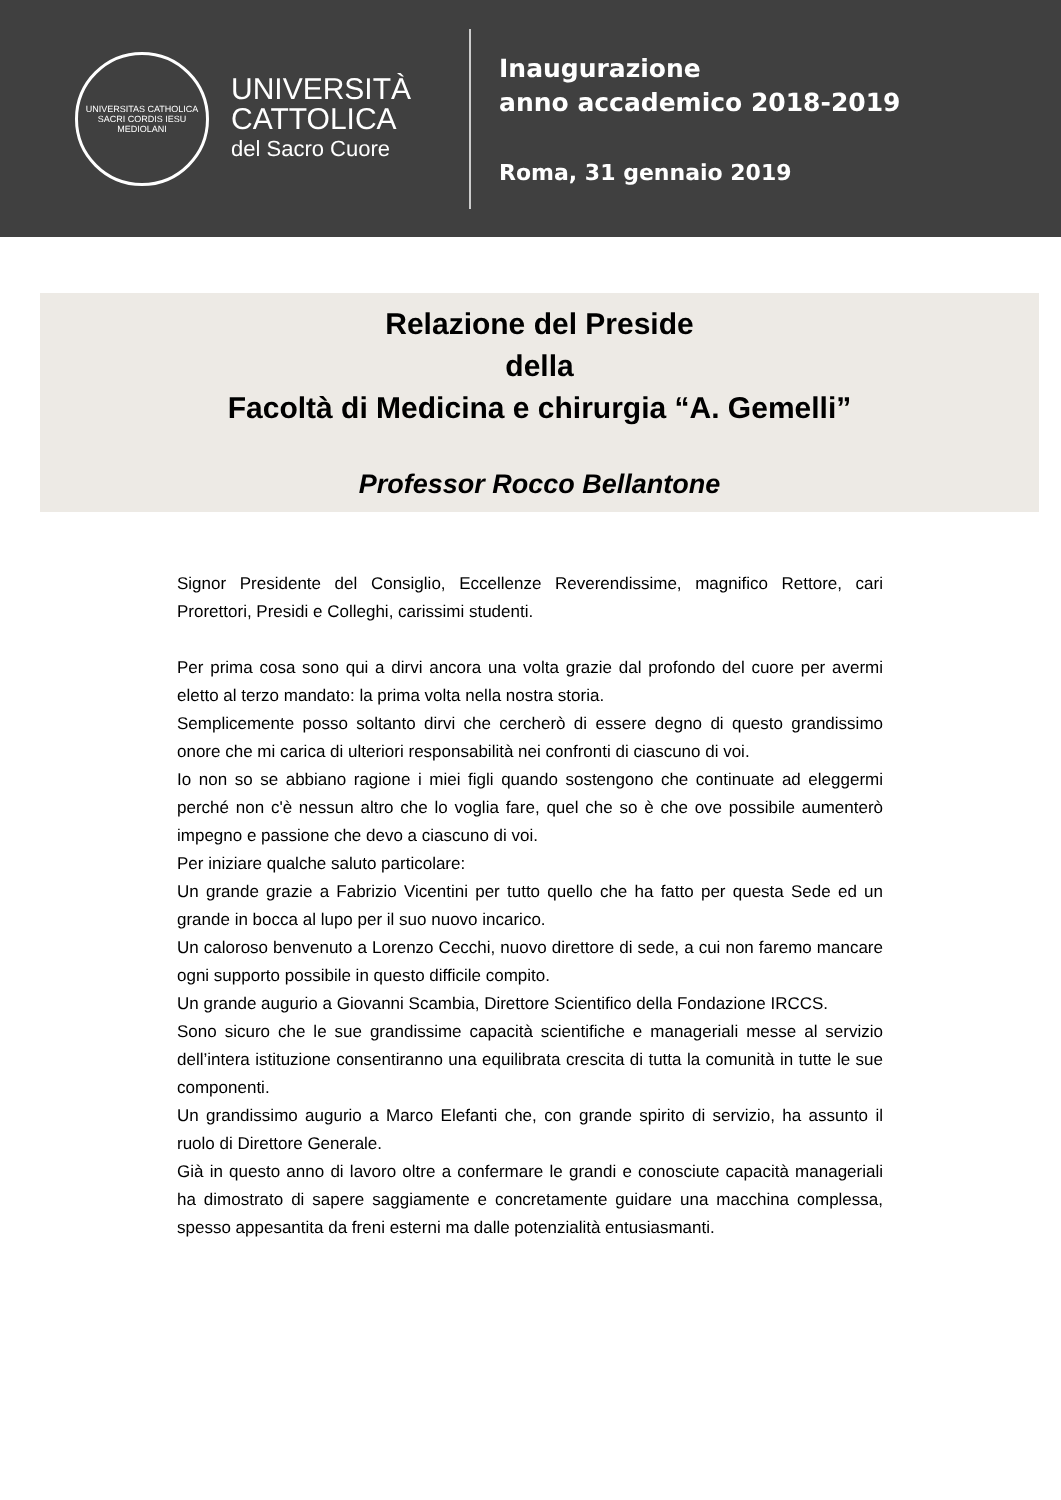UNIVERSITAS CATHOLICA SACRI CORDIS IESU MEDIOLANI
UNIVERSITÀ
CATTOLICA
del Sacro Cuore
Inaugurazione
anno accademico 2018-2019
Roma, 31 gennaio 2019
Relazione del Preside
della
Facoltà di Medicina e chirurgia “A. Gemelli”
Professor Rocco Bellantone
Signor Presidente del Consiglio, Eccellenze Reverendissime, magnifico Rettore, cari Prorettori, Presidi e Colleghi, carissimi studenti.
Per prima cosa sono qui a dirvi ancora una volta grazie dal profondo del cuore per avermi eletto al terzo mandato: la prima volta nella nostra storia.
Semplicemente posso soltanto dirvi che cercherò di essere degno di questo grandissimo onore che mi carica di ulteriori responsabilità nei confronti di ciascuno di voi.
Io non so se abbiano ragione i miei figli quando sostengono che continuate ad eleggermi perché non c'è nessun altro che lo voglia fare, quel che so è che ove possibile aumenterò impegno e passione che devo a ciascuno di voi.
Per iniziare qualche saluto particolare:
Un grande grazie a Fabrizio Vicentini per tutto quello che ha fatto per questa Sede ed un grande in bocca al lupo per il suo nuovo incarico.
Un caloroso benvenuto a Lorenzo Cecchi, nuovo direttore di sede, a cui non faremo mancare ogni supporto possibile in questo difficile compito.
Un grande augurio a Giovanni Scambia, Direttore Scientifico della Fondazione IRCCS.
Sono sicuro che le sue grandissime capacità scientifiche e manageriali messe al servizio dell’intera istituzione consentiranno una equilibrata crescita di tutta la comunità in tutte le sue componenti.
Un grandissimo augurio a Marco Elefanti che, con grande spirito di servizio, ha assunto il ruolo di Direttore Generale.
Già in questo anno di lavoro oltre a confermare le grandi e conosciute capacità manageriali ha dimostrato di sapere saggiamente e concretamente guidare una macchina complessa, spesso appesantita da freni esterni ma dalle potenzialità entusiasmanti.